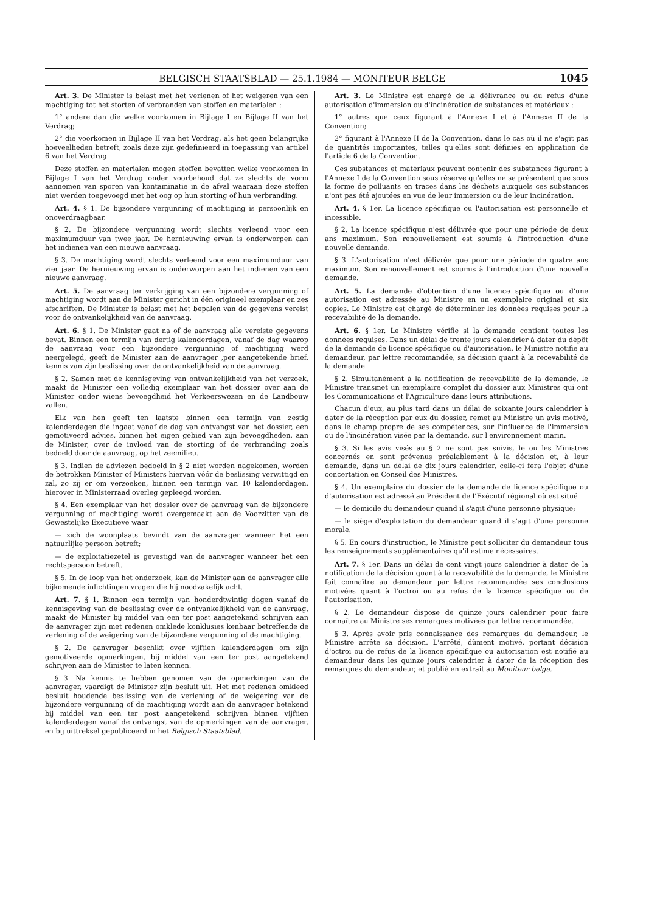BELGISCH STAATSBLAD — 25.1.1984 — MONITEUR BELGE 1045
Art. 3. De Minister is belast met het verlenen of het weigeren van een machtiging tot het storten of verbranden van stoffen en materialen :
1° andere dan die welke voorkomen in Bijlage I en Bijlage II van het Verdrag;
2° die voorkomen in Bijlage II van het Verdrag, als het geen belangrijke hoeveelheden betreft, zoals deze zijn gedefinieerd in toepassing van artikel 6 van het Verdrag.
Deze stoffen en materialen mogen stoffen bevatten welke voorkomen in Bijlage I van het Verdrag onder voorbehoud dat ze slechts de vorm aannemen van sporen van kontaminatie in de afval waaraan deze stoffen niet werden toegevoegd met het oog op hun storting of hun verbranding.
Art. 4. § 1. De bijzondere vergunning of machtiging is persoonlijk en onoverdraagbaar.
§ 2. De bijzondere vergunning wordt slechts verleend voor een maximumduur van twee jaar. De hernieuwing ervan is onderworpen aan het indienen van een nieuwe aanvraag.
§ 3. De machtiging wordt slechts verleend voor een maximumduur van vier jaar. De hernieuwing ervan is onderworpen aan het indienen van een nieuwe aanvraag.
Art. 5. De aanvraag ter verkrijging van een bijzondere vergunning of machtiging wordt aan de Minister gericht in één origineel exemplaar en zes afschriften. De Minister is belast met het bepalen van de gegevens vereist voor de ontvankelijkheid van de aanvraag.
Art. 6. § 1. De Minister gaat na of de aanvraag alle vereiste gegevens bevat. Binnen een termijn van dertig kalenderdagen, vanaf de dag waarop de aanvraag voor een bijzondere vergunning of machtiging werd neergelegd, geeft de Minister aan de aanvrager ,per aangetekende brief, kennis van zijn beslissing over de ontvankelijkheid van de aanvraag.
§ 2. Samen met de kennisgeving van ontvankelijkheid van het verzoek, maakt de Minister een volledig exemplaar van het dossier over aan de Minister onder wiens bevoegdheid het Verkeerswezen en de Landbouw vallen.
Elk van hen geeft ten laatste binnen een termijn van zestig kalenderdagen die ingaat vanaf de dag van ontvangst van het dossier, een gemotiveerd advies, binnen het eigen gebied van zijn bevoegdheden, aan de Minister, over de invloed van de storting of de verbranding zoals bedoeld door de aanvraag, op het zeemilieu.
§ 3. Indien de adviezen bedoeld in § 2 niet worden nagekomen, worden de betrokken Minister of Ministers hiervan vóór de beslissing verwittigd en zal, zo zij er om verzoeken, binnen een termijn van 10 kalenderdagen, hierover in Ministerraad overleg gepleegd worden.
§ 4. Een exemplaar van het dossier over de aanvraag van de bijzondere vergunning of machtiging wordt overgemaakt aan de Voorzitter van de Gewestelijke Executieve waar
— zich de woonplaats bevindt van de aanvrager wanneer het een natuurlijke persoon betreft;
— de exploitatiezetel is gevestigd van de aanvrager wanneer het een rechtspersoon betreft.
§ 5. In de loop van het onderzoek, kan de Minister aan de aanvrager alle bijkomende inlichtingen vragen die hij noodzakelijk acht.
Art. 7. § 1. Binnen een termijn van honderdtwintig dagen vanaf de kennisgeving van de beslissing over de ontvankelijkheid van de aanvraag, maakt de Minister bij middel van een ter post aangetekend schrijven aan de aanvrager zijn met redenen omklede konklusies kenbaar betreffende de verlening of de weigering van de bijzondere vergunning of de machtiging.
§ 2. De aanvrager beschikt over vijftien kalenderdagen om zijn gemotiveerde opmerkingen, bij middel van een ter post aangetekend schrijven aan de Minister te laten kennen.
§ 3. Na kennis te hebben genomen van de opmerkingen van de aanvrager, vaardigt de Minister zijn besluit uit. Het met redenen omkleed besluit houdende beslissing van de verlening of de weigering van de bijzondere vergunning of de machtiging wordt aan de aanvrager betekend bij middel van een ter post aangetekend schrijven binnen vijftien kalenderdagen vanaf de ontvangst van de opmerkingen van de aanvrager, en bij uittreksel gepubliceerd in het Belgisch Staatsblad.
Art. 3. Le Ministre est chargé de la délivrance ou du refus d'une autorisation d'immersion ou d'incinération de substances et matériaux :
1° autres que ceux figurant à l'Annexe I et à l'Annexe II de la Convention;
2° figurant à l'Annexe II de la Convention, dans le cas où il ne s'agit pas de quantités importantes, telles qu'elles sont définies en application de l'article 6 de la Convention.
Ces substances et matériaux peuvent contenir des substances figurant à l'Annexe I de la Convention sous réserve qu'elles ne se présentent que sous la forme de polluants en traces dans les déchets auxquels ces substances n'ont pas été ajoutées en vue de leur immersion ou de leur incinération.
Art. 4. § 1er. La licence spécifique ou l'autorisation est personnelle et incessible.
§ 2. La licence spécifique n'est délivrée que pour une période de deux ans maximum. Son renouvellement est soumis à l'introduction d'une nouvelle demande.
§ 3. L'autorisation n'est délivrée que pour une période de quatre ans maximum. Son renouvellement est soumis à l'introduction d'une nouvelle demande.
Art. 5. La demande d'obtention d'une licence spécifique ou d'une autorisation est adressée au Ministre en un exemplaire original et six copies. Le Ministre est chargé de déterminer les données requises pour la recevabilité de la demande.
Art. 6. § 1er. Le Ministre vérifie si la demande contient toutes les données requises. Dans un délai de trente jours calendrier à dater du dépôt de la demande de licence spécifique ou d'autorisation, le Ministre notifie au demandeur, par lettre recommandée, sa décision quant à la recevabilité de la demande.
§ 2. Simultanément à la notification de recevabilité de la demande, le Ministre transmet un exemplaire complet du dossier aux Ministres qui ont les Communications et l'Agriculture dans leurs attributions.
Chacun d'eux, au plus tard dans un délai de soixante jours calendrier à dater de la réception par eux du dossier, remet au Ministre un avis motivé, dans le champ propre de ses compétences, sur l'influence de l'immersion ou de l'incinération visée par la demande, sur l'environnement marin.
§ 3. Si les avis visés au § 2 ne sont pas suivis, le ou les Ministres concernés en sont prévenus préalablement à la décision et, à leur demande, dans un délai de dix jours calendrier, celle-ci fera l'objet d'une concertation en Conseil des Ministres.
§ 4. Un exemplaire du dossier de la demande de licence spécifique ou d'autorisation est adressé au Président de l'Exécutif régional où est situé
— le domicile du demandeur quand il s'agit d'une personne physique;
— le siège d'exploitation du demandeur quand il s'agit d'une personne morale.
§ 5. En cours d'instruction, le Ministre peut solliciter du demandeur tous les renseignements supplémentaires qu'il estime nécessaires.
Art. 7. § 1er. Dans un délai de cent vingt jours calendrier à dater de la notification de la décision quant à la recevabilité de la demande, le Ministre fait connaître au demandeur par lettre recommandée ses conclusions motivées quant à l'octroi ou au refus de la licence spécifique ou de l'autorisation.
§ 2. Le demandeur dispose de quinze jours calendrier pour faire connaître au Ministre ses remarques motivées par lettre recommandée.
§ 3. Après avoir pris connaissance des remarques du demandeur, le Ministre arrête sa décision. L'arrêté, dûment motivé, portant décision d'octroi ou de refus de la licence spécifique ou autorisation est notifié au demandeur dans les quinze jours calendrier à dater de la réception des remarques du demandeur, et publié en extrait au Moniteur belge.